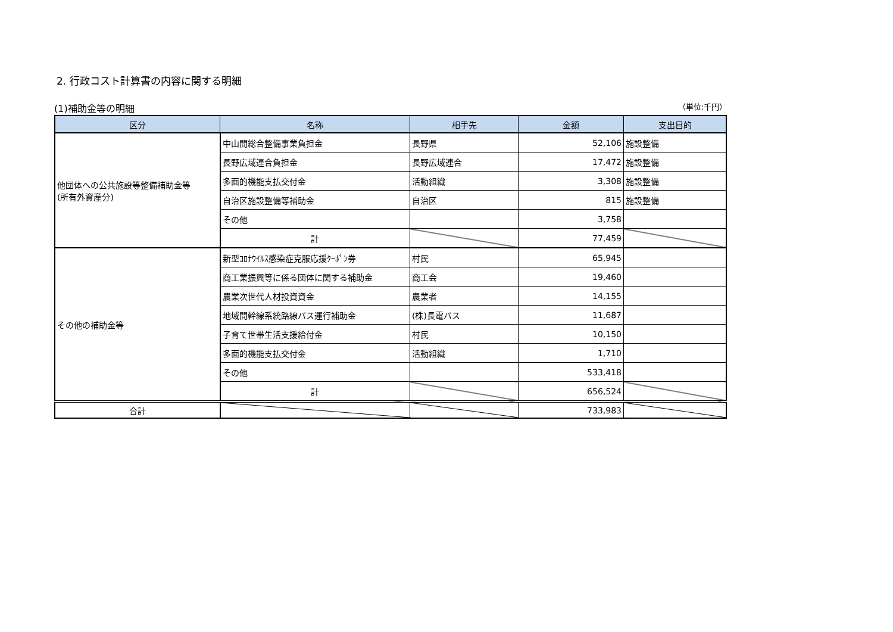2. 行政コスト計算書の内容に関する明細
(1)補助金等の明細 （単位:千円）
| 区分 | 名称 | 相手先 | 金額 | 支出目的 |
| --- | --- | --- | --- | --- |
| 他団体への公共施設等整備補助金等 (所有外資産分) | 中山間総合整備事業負担金 | 長野県 | 52,106 | 施設整備 |
| | 長野広域連合負担金 | 長野広域連合 | 17,472 | 施設整備 |
| | 多面的機能支払交付金 | 活動組織 | 3,308 | 施設整備 |
| | 自治区施設整備等補助金 | 自治区 | 815 | 施設整備 |
| | その他 | | 3,758 | |
| | 計 | | 77,459 | |
| その他の補助金等 | 新型ｺﾛﾅｳｲﾙｽ感染症克服応援ｸｰﾎﾟﾝ券 | 村民 | 65,945 | |
| | 商工業振興等に係る団体に関する補助金 | 商工会 | 19,460 | |
| | 農業次世代人材投資資金 | 農業者 | 14,155 | |
| | 地域間幹線系統路線バス運行補助金 | (株)長電バス | 11,687 | |
| | 子育て世帯生活支援給付金 | 村民 | 10,150 | |
| | 多面的機能支払交付金 | 活動組織 | 1,710 | |
| | その他 | | 533,418 | |
| | 計 | | 656,524 | |
| 合計 | | | 733,983 | |